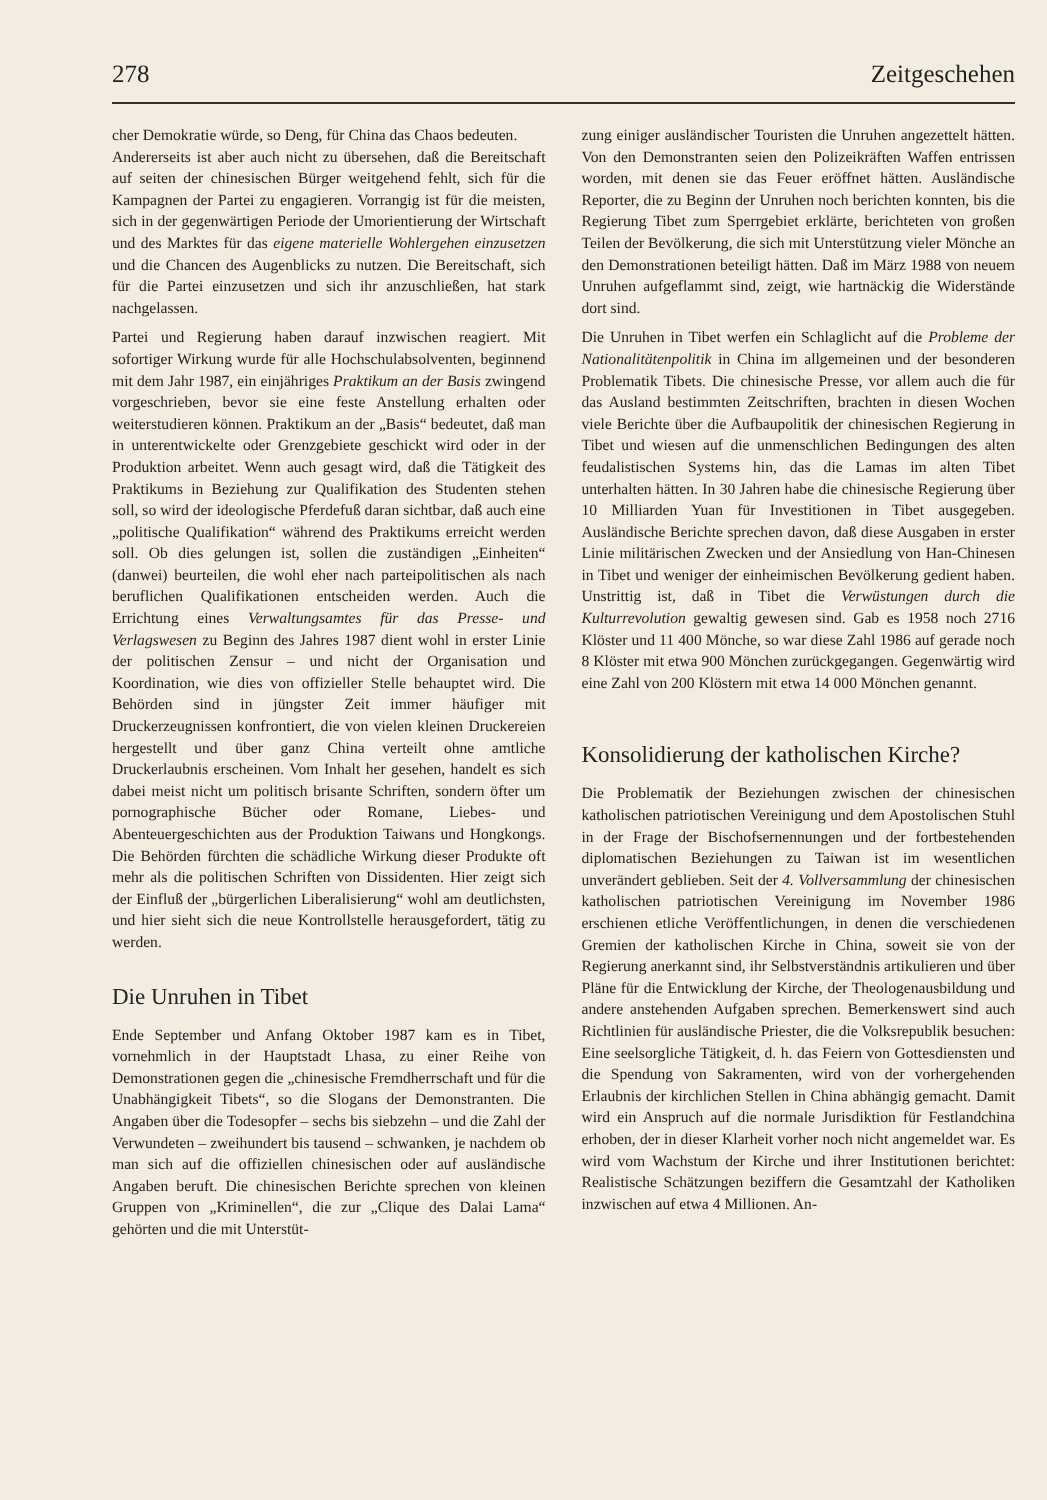278 Zeitgeschehen
cher Demokratie würde, so Deng, für China das Chaos bedeuten.
Andererseits ist aber auch nicht zu übersehen, daß die Bereitschaft auf seiten der chinesischen Bürger weitgehend fehlt, sich für die Kampagnen der Partei zu engagieren. Vorrangig ist für die meisten, sich in der gegenwärtigen Periode der Umorientierung der Wirtschaft und des Marktes für das eigene materielle Wohlergehen einzusetzen und die Chancen des Augenblicks zu nutzen. Die Bereitschaft, sich für die Partei einzusetzen und sich ihr anzuschließen, hat stark nachgelassen.
Partei und Regierung haben darauf inzwischen reagiert. Mit sofortiger Wirkung wurde für alle Hochschulabsolventen, beginnend mit dem Jahr 1987, ein einjähriges Praktikum an der Basis zwingend vorgeschrieben, bevor sie eine feste Anstellung erhalten oder weiterstudieren können. Praktikum an der „Basis“ bedeutet, daß man in unterentwickelte oder Grenzgebiete geschickt wird oder in der Produktion arbeitet. Wenn auch gesagt wird, daß die Tätigkeit des Praktikums in Beziehung zur Qualifikation des Studenten stehen soll, so wird der ideologische Pferdefuß daran sichtbar, daß auch eine „politische Qualifikation“ während des Praktikums erreicht werden soll. Ob dies gelungen ist, sollen die zuständigen „Einheiten“ (danwei) beurteilen, die wohl eher nach parteipolitischen als nach beruflichen Qualifikationen entscheiden werden. Auch die Errichtung eines Verwaltungsamtes für das Presse- und Verlagswesen zu Beginn des Jahres 1987 dient wohl in erster Linie der politischen Zensur – und nicht der Organisation und Koordination, wie dies von offizieller Stelle behauptet wird. Die Behörden sind in jüngster Zeit immer häufiger mit Druckerzeugnissen konfrontiert, die von vielen kleinen Druckereien hergestellt und über ganz China verteilt ohne amtliche Druckerlaubnis erscheinen. Vom Inhalt her gesehen, handelt es sich dabei meist nicht um politisch brisante Schriften, sondern öfter um pornographische Bücher oder Romane, Liebes- und Abenteuergeschichten aus der Produktion Taiwans und Hongkongs. Die Behörden fürchten die schädliche Wirkung dieser Produkte oft mehr als die politischen Schriften von Dissidenten. Hier zeigt sich der Einfluß der „bürgerlichen Liberalisierung“ wohl am deutlichsten, und hier sieht sich die neue Kontrollstelle herausgefordert, tätig zu werden.
Die Unruhen in Tibet
Ende September und Anfang Oktober 1987 kam es in Tibet, vornehmlich in der Hauptstadt Lhasa, zu einer Reihe von Demonstrationen gegen die „chinesische Fremdherrschaft und für die Unabhängigkeit Tibets“, so die Slogans der Demonstranten. Die Angaben über die Todesopfer – sechs bis siebzehn – und die Zahl der Verwundeten – zweihundert bis tausend – schwanken, je nachdem ob man sich auf die offiziellen chinesischen oder auf ausländische Angaben beruft. Die chinesischen Berichte sprechen von kleinen Gruppen von „Kriminellen“, die zur „Clique des Dalai Lama“ gehörten und die mit Unterstüt-
zung einiger ausländischer Touristen die Unruhen angezettelt hätten. Von den Demonstranten seien den Polizeikräften Waffen entrissen worden, mit denen sie das Feuer eröffnet hätten. Ausländische Reporter, die zu Beginn der Unruhen noch berichten konnten, bis die Regierung Tibet zum Sperrgebiet erklärte, berichteten von großen Teilen der Bevölkerung, die sich mit Unterstützung vieler Mönche an den Demonstrationen beteiligt hätten. Daß im März 1988 von neuem Unruhen aufgeflammt sind, zeigt, wie hartnäckig die Widerstände dort sind.
Die Unruhen in Tibet werfen ein Schlaglicht auf die Probleme der Nationalitätenpolitik in China im allgemeinen und der besonderen Problematik Tibets. Die chinesische Presse, vor allem auch die für das Ausland bestimmten Zeitschriften, brachten in diesen Wochen viele Berichte über die Aufbaupolitik der chinesischen Regierung in Tibet und wiesen auf die unmenschlichen Bedingungen des alten feudalistischen Systems hin, das die Lamas im alten Tibet unterhalten hätten. In 30 Jahren habe die chinesische Regierung über 10 Milliarden Yuan für Investitionen in Tibet ausgegeben. Ausländische Berichte sprechen davon, daß diese Ausgaben in erster Linie militärischen Zwecken und der Ansiedlung von Han-Chinesen in Tibet und weniger der einheimischen Bevölkerung gedient haben. Unstrittig ist, daß in Tibet die Verwüstungen durch die Kulturrevolution gewaltig gewesen sind. Gab es 1958 noch 2716 Klöster und 11 400 Mönche, so war diese Zahl 1986 auf gerade noch 8 Klöster mit etwa 900 Mönchen zurückgegangen. Gegenwärtig wird eine Zahl von 200 Klöstern mit etwa 14 000 Mönchen genannt.
Konsolidierung der katholischen Kirche?
Die Problematik der Beziehungen zwischen der chinesischen katholischen patriotischen Vereinigung und dem Apostolischen Stuhl in der Frage der Bischofsernennungen und der fortbestehenden diplomatischen Beziehungen zu Taiwan ist im wesentlichen unverändert geblieben. Seit der 4. Vollversammlung der chinesischen katholischen patriotischen Vereinigung im November 1986 erschienen etliche Veröffentlichungen, in denen die verschiedenen Gremien der katholischen Kirche in China, soweit sie von der Regierung anerkannt sind, ihr Selbstverständnis artikulieren und über Pläne für die Entwicklung der Kirche, der Theologenausbildung und andere anstehenden Aufgaben sprechen. Bemerkenswert sind auch Richtlinien für ausländische Priester, die die Volksrepublik besuchen: Eine seelsorgliche Tätigkeit, d. h. das Feiern von Gottesdiensten und die Spendung von Sakramenten, wird von der vorhergehenden Erlaubnis der kirchlichen Stellen in China abhängig gemacht. Damit wird ein Anspruch auf die normale Jurisdiktion für Festlandchina erhoben, der in dieser Klarheit vorher noch nicht angemeldet war. Es wird vom Wachstum der Kirche und ihrer Institutionen berichtet: Realistische Schätzungen beziffern die Gesamtzahl der Katholiken inzwischen auf etwa 4 Millionen. An-